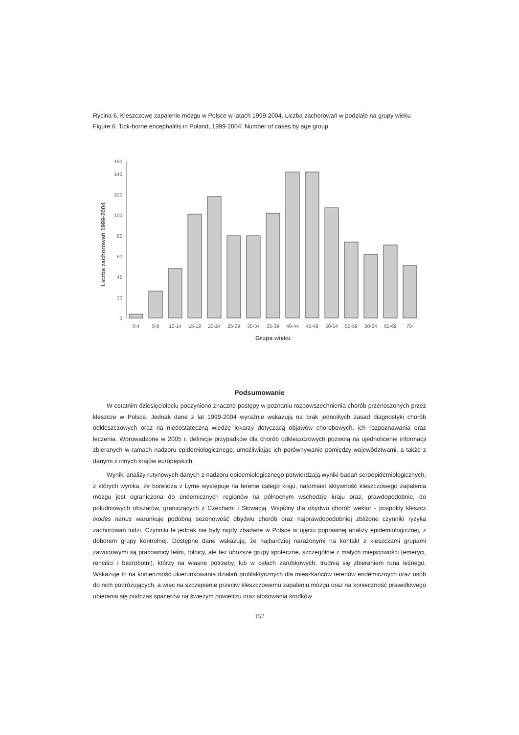Rycina 6. Kleszczowe zapalenie mózgu w Polsce w latach 1999-2004. Liczba zachorowań w podziale na grupy wieku
Figure 6. Tick-borne encephalitis in Poland, 1999-2004. Number of cases by age group
Liczba zachorowań 1999-2004
0
20
40
60
80
100
120
140
160
0-4
5-9
10-14
15-19
20-24
25-29
30-34
35-39
40-44
45-49
50-54
55-59
60-64
65-69
70-
Grupa wieku
Podsumowanie
W ostatnim dziesięcioleciu poczyniono znaczne postępy w poznaniu rozpowszechnienia chorób przenoszonych przez kleszcze w Polsce. Jednak dane z lat 1999-2004 wyraźnie wskazują na brak jednolitych zasad diagnostyki chorób odkleszczowych oraz na niedostateczną wiedzę lekarzy dotyczącą objawów chorobowych, ich rozpoznawania oraz leczenia. Wprowadzone w 2005 r. definicje przypadków dla chorób odkleszczowych pozwolą na ujednolicenie informacji zbieranych w ramach nadzoru epidemiologicznego, umożliwiając ich porównywanie pomiędzy województwami, a także z danymi z innych krajów europejskich.
Wyniki analizy rutynowych danych z nadzoru epidemiologicznego potwierdzają wyniki badań seroepidemiologicznych, z których wynika, że borelioza z Lyme występuje na terenie całego kraju, natomiast aktywność kleszczowego zapalenia mózgu jest ograniczona do endemicznych regionów na północnym wschodzie kraju oraz, prawdopodobnie, do południowych obszarów, graniczących z Czechami i Słowacją. Wspólny dla obydwu chorób wektor - pospolity kleszcz Ixodes nanus warunkuje podobną sezonowość obydwu chorób oraz najprawdopodobniej zbliżone czynniki ryzyka zachorowań ludzi. Czynniki te jednak nie były nigdy zbadane w Polsce w ujęciu poprawnej analizy epidemiologicznej, z doborem grupy kontrolnej. Dostępne dane wskazują, że najbardziej narażonymi na kontakt z kleszczami grupami zawodowymi są pracownicy leśni, rolnicy, ale też uboższe grupy społeczne, szczególnie z małych miejscowości (emeryci, renciści i bezrobotni), którzy na własne potrzeby, lub w celach zarobkowych, trudnią się zbieraniem runa leśnego. Wskazuje to na konieczność ukierunkowania działań profilaktycznych dla mieszkańców terenów endemicznych oraz osób do nich podróżujących, a więc na szczepienie przeciw kleszczowemu zapaleniu mózgu oraz na konieczność prawidłowego ubierania się podczas spacerów na świeżym powietrzu oraz stosowania środków
157